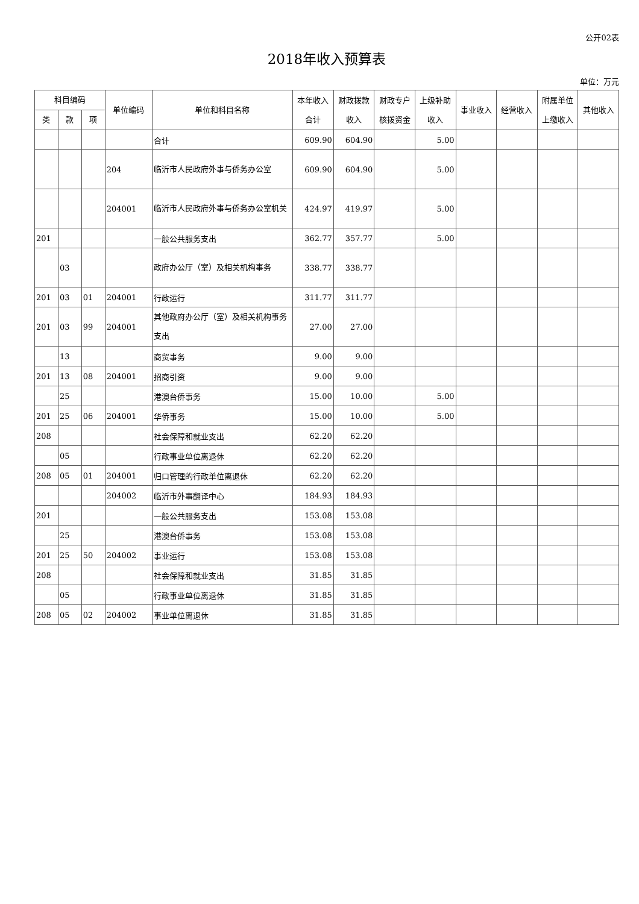公开02表
2018年收入预算表
单位：万元
| 科目编码 | | | 单位编码 | 单位和科目名称 | 本年收入 合计 | 财政拨款 收入 | 财政专户 核拨资金 | 上级补助 收入 | 事业收入 | 经营收入 | 附属单位 上缴收入 | 其他收入 |
| --- | --- | --- | --- | --- | --- | --- | --- | --- | --- | --- | --- | --- |
| 类 | 款 | 项 | | | | | | | | | | |
| | | | | 合计 | 609.90 | 604.90 | | 5.00 | | | | |
| | | | 204 | 临沂市人民政府外事与侨务办公室 | 609.90 | 604.90 | | 5.00 | | | | |
| | | | 204001 | 临沂市人民政府外事与侨务办公室机关 | 424.97 | 419.97 | | 5.00 | | | | |
| 201 | | | | 一般公共服务支出 | 362.77 | 357.77 | | 5.00 | | | | |
| | 03 | | | 政府办公厅（室）及相关机构事务 | 338.77 | 338.77 | | | | | | |
| 201 | 03 | 01 | 204001 | 行政运行 | 311.77 | 311.77 | | | | | | |
| 201 | 03 | 99 | 204001 | 其他政府办公厅（室）及相关机构事务支出 | 27.00 | 27.00 | | | | | | |
| | 13 | | | 商贸事务 | 9.00 | 9.00 | | | | | | |
| 201 | 13 | 08 | 204001 | 招商引资 | 9.00 | 9.00 | | | | | | |
| | 25 | | | 港澳台侨事务 | 15.00 | 10.00 | | 5.00 | | | | |
| 201 | 25 | 06 | 204001 | 华侨事务 | 15.00 | 10.00 | | 5.00 | | | | |
| 208 | | | | 社会保障和就业支出 | 62.20 | 62.20 | | | | | | |
| | 05 | | | 行政事业单位离退休 | 62.20 | 62.20 | | | | | | |
| 208 | 05 | 01 | 204001 | 归口管理的行政单位离退休 | 62.20 | 62.20 | | | | | | |
| | | | 204002 | 临沂市外事翻译中心 | 184.93 | 184.93 | | | | | | |
| 201 | | | | 一般公共服务支出 | 153.08 | 153.08 | | | | | | |
| | 25 | | | 港澳台侨事务 | 153.08 | 153.08 | | | | | | |
| 201 | 25 | 50 | 204002 | 事业运行 | 153.08 | 153.08 | | | | | | |
| 208 | | | | 社会保障和就业支出 | 31.85 | 31.85 | | | | | | |
| | 05 | | | 行政事业单位离退休 | 31.85 | 31.85 | | | | | | |
| 208 | 05 | 02 | 204002 | 事业单位离退休 | 31.85 | 31.85 | | | | | | |